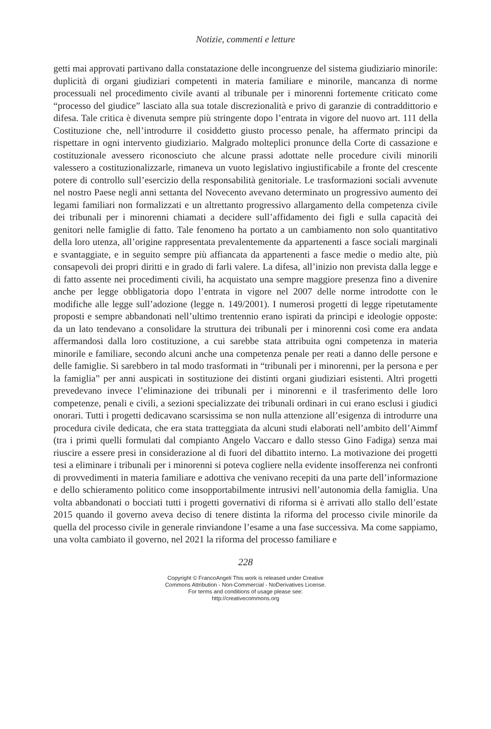Notizie, commenti e letture
getti mai approvati partivano dalla constatazione delle incongruenze del sistema giudiziario minorile: duplicità di organi giudiziari competenti in materia familiare e minorile, mancanza di norme processuali nel procedimento civile avanti al tribunale per i minorenni fortemente criticato come “processo del giudice” lasciato alla sua totale discrezionalità e privo di garanzie di contraddittorio e difesa. Tale critica è divenuta sempre più stringente dopo l’entrata in vigore del nuovo art. 111 della Costituzione che, nell’introdurre il cosiddetto giusto processo penale, ha affermato principi da rispettare in ogni intervento giudiziario. Malgrado molteplici pronunce della Corte di cassazione e costituzionale avessero riconosciuto che alcune prassi adottate nelle procedure civili minorili valessero a costituzionalizzarle, rimaneva un vuoto legislativo ingiustificabile a fronte del crescente potere di controllo sull’esercizio della responsabilità genitoriale. Le trasformazioni sociali avvenute nel nostro Paese negli anni settanta del Novecento avevano determinato un progressivo aumento dei legami familiari non formalizzati e un altrettanto progressivo allargamento della competenza civile dei tribunali per i minorenni chiamati a decidere sull’affidamento dei figli e sulla capacità dei genitori nelle famiglie di fatto. Tale fenomeno ha portato a un cambiamento non solo quantitativo della loro utenza, all’origine rappresentata prevalentemente da appartenenti a fasce sociali marginali e svantaggiate, e in seguito sempre più affiancata da appartenenti a fasce medie o medio alte, più consapevoli dei propri diritti e in grado di farli valere. La difesa, all’inizio non prevista dalla legge e di fatto assente nei procedimenti civili, ha acquistato una sempre maggiore presenza fino a divenire anche per legge obbligatoria dopo l’entrata in vigore nel 2007 delle norme introdotte con le modifiche alle legge sull’adozione (legge n. 149/2001). I numerosi progetti di legge ripetutamente proposti e sempre abbandonati nell’ultimo trentennio erano ispirati da principi e ideologie opposte: da un lato tendevano a consolidare la struttura dei tribunali per i minorenni così come era andata affermandosi dalla loro costituzione, a cui sarebbe stata attribuita ogni competenza in materia minorile e familiare, secondo alcuni anche una competenza penale per reati a danno delle persone e delle famiglie. Si sarebbero in tal modo trasformati in “tribunali per i minorenni, per la persona e per la famiglia” per anni auspicati in sostituzione dei distinti organi giudiziari esistenti. Altri progetti prevedevano invece l’eliminazione dei tribunali per i minorenni e il trasferimento delle loro competenze, penali e civili, a sezioni specializzate dei tribunali ordinari in cui erano esclusi i giudici onorari. Tutti i progetti dedicavano scarsissima se non nulla attenzione all’esigenza di introdurre una procedura civile dedicata, che era stata tratteggiata da alcuni studi elaborati nell’ambito dell’Aimmf (tra i primi quelli formulati dal compianto Angelo Vaccaro e dallo stesso Gino Fadiga) senza mai riuscire a essere presi in considerazione al di fuori del dibattito interno. La motivazione dei progetti tesi a eliminare i tribunali per i minorenni si poteva cogliere nella evidente insofferenza nei confronti di provvedimenti in materia familiare e adottiva che venivano recepiti da una parte dell’informazione e dello schieramento politico come insopportabilmente intrusivi nell’autonomia della famiglia. Una volta abbandonati o bocciati tutti i progetti governativi di riforma si è arrivati allo stallo dell’estate 2015 quando il governo aveva deciso di tenere distinta la riforma del processo civile minorile da quella del processo civile in generale rinviandone l’esame a una fase successiva. Ma come sappiamo, una volta cambiato il governo, nel 2021 la riforma del processo familiare e
228
Copyright © FrancoAngeli This work is released under Creative
Commons Attribution - Non-Commercial - NoDerivatives License.
For terms and conditions of usage please see:
http://creativecommons.org